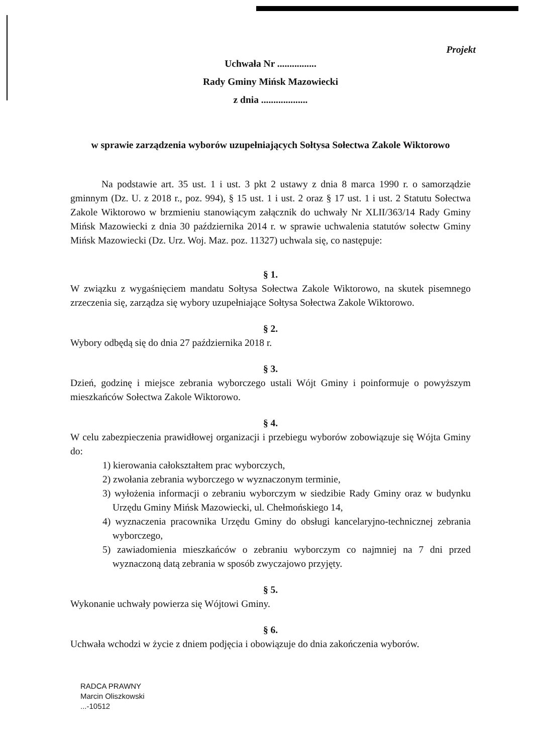Projekt
Uchwała Nr ................
Rady Gminy Mińsk Mazowiecki
z dnia ...................
w sprawie zarządzenia wyborów uzupełniających Sołtysa Sołectwa Zakole Wiktorowo
Na podstawie art. 35 ust. 1 i ust. 3 pkt 2 ustawy z dnia 8 marca 1990 r. o samorządzie gminnym (Dz. U. z 2018 r., poz. 994), § 15 ust. 1 i ust. 2 oraz § 17 ust. 1 i ust. 2 Statutu Sołectwa Zakole Wiktorowo w brzmieniu stanowiącym załącznik do uchwały Nr XLII/363/14 Rady Gminy Mińsk Mazowiecki z dnia 30 października 2014 r. w sprawie uchwalenia statutów sołectw Gminy Mińsk Mazowiecki (Dz. Urz. Woj. Maz. poz. 11327) uchwala się, co następuje:
§ 1.
W związku z wygaśnięciem mandatu Sołtysa Sołectwa Zakole Wiktorowo, na skutek pisemnego zrzeczenia się, zarządza się wybory uzupełniające Sołtysa Sołectwa Zakole Wiktorowo.
§ 2.
Wybory odbędą się do dnia 27 października 2018 r.
§ 3.
Dzień, godzinę i miejsce zebrania wyborczego ustali Wójt Gminy i poinformuje o powyższym mieszkańców Sołectwa Zakole Wiktorowo.
§ 4.
W celu zabezpieczenia prawidłowej organizacji i przebiegu wyborów zobowiązuje się Wójta Gminy do:
1) kierowania całokształtem prac wyborczych,
2) zwołania zebrania wyborczego w wyznaczonym terminie,
3) wyłożenia informacji o zebraniu wyborczym w siedzibie Rady Gminy oraz w budynku Urzędu Gminy Mińsk Mazowiecki, ul. Chełmońskiego 14,
4) wyznaczenia pracownika Urzędu Gminy do obsługi kancelaryjno-technicznej zebrania wyborczego,
5) zawiadomienia mieszkańców o zebraniu wyborczym co najmniej na 7 dni przed wyznaczoną datą zebrania w sposób zwyczajowo przyjęty.
§ 5.
Wykonanie uchwały powierza się Wójtowi Gminy.
§ 6.
Uchwała wchodzi w życie z dniem podjęcia i obowiązuje do dnia zakończenia wyborów.
RADCA PRAWNY
Marcin Oliszkowski
...-10512